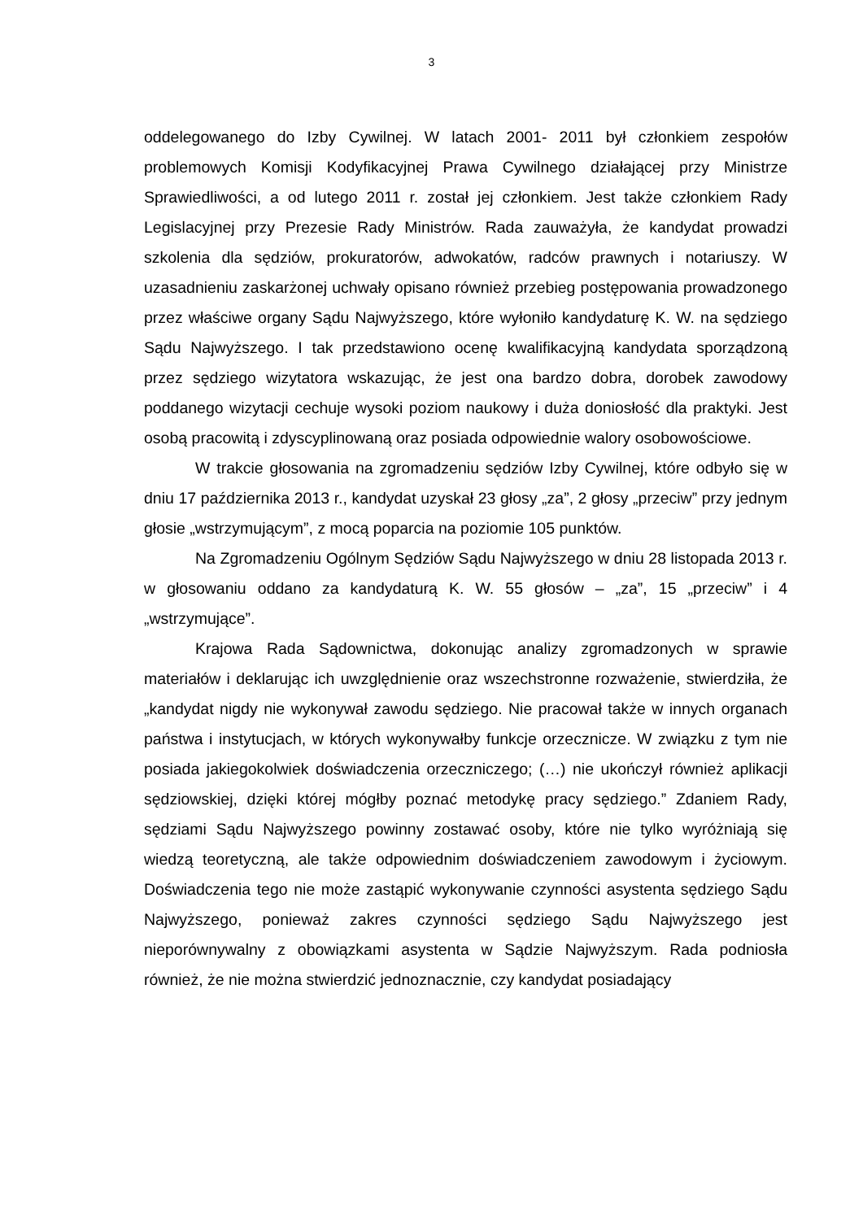3
oddelegowanego do Izby Cywilnej. W latach 2001- 2011 był członkiem zespołów problemowych Komisji Kodyfikacyjnej Prawa Cywilnego działającej przy Ministrze Sprawiedliwości, a od lutego 2011 r. został jej członkiem. Jest także członkiem Rady Legislacyjnej przy Prezesie Rady Ministrów. Rada zauważyła, że kandydat prowadzi szkolenia dla sędziów, prokuratorów, adwokatów, radców prawnych i notariuszy. W uzasadnieniu zaskarżonej uchwały opisano również przebieg postępowania prowadzonego przez właściwe organy Sądu Najwyższego, które wyłoniło kandydaturę K. W. na sędziego Sądu Najwyższego. I tak przedstawiono ocenę kwalifikacyjną kandydata sporządzoną przez sędziego wizytatora wskazując, że jest ona bardzo dobra, dorobek zawodowy poddanego wizytacji cechuje wysoki poziom naukowy i duża doniosłość dla praktyki. Jest osobą pracowitą i zdyscyplinowaną oraz posiada odpowiednie walory osobowościowe.
W trakcie głosowania na zgromadzeniu sędziów Izby Cywilnej, które odbyło się w dniu 17 października 2013 r., kandydat uzyskał 23 głosy „za”, 2 głosy „przeciw” przy jednym głosie „wstrzymującym”, z mocą poparcia na poziomie 105 punktów.
Na Zgromadzeniu Ogólnym Sędziów Sądu Najwyższego w dniu 28 listopada 2013 r. w głosowaniu oddano za kandydaturą K. W. 55 głosów – „za”, 15 „przeciw” i 4 „wstrzymujące”.
Krajowa Rada Sądownictwa, dokonując analizy zgromadzonych w sprawie materiałów i deklarując ich uwzględnienie oraz wszechstronne rozważenie, stwierdziła, że „kandydat nigdy nie wykonywał zawodu sędziego. Nie pracował także w innych organach państwa i instytucjach, w których wykonywałby funkcje orzecznicze. W związku z tym nie posiada jakiegokolwiek doświadczenia orzeczniczego; (…) nie ukończył również aplikacji sędziowskiej, dzięki której mógłby poznać metodykę pracy sędziego.” Zdaniem Rady, sędziami Sądu Najwyższego powinny zostawać osoby, które nie tylko wyróżniają się wiedzą teoretyczną, ale także odpowiednim doświadczeniem zawodowym i życiowym. Doświadczenia tego nie może zastąpić wykonywanie czynności asystenta sędziego Sądu Najwyższego, ponieważ zakres czynności sędziego Sądu Najwyższego jest nieporównywalny z obowiązkami asystenta w Sądzie Najwyższym. Rada podniosła również, że nie można stwierdzić jednoznacznie, czy kandydat posiadający